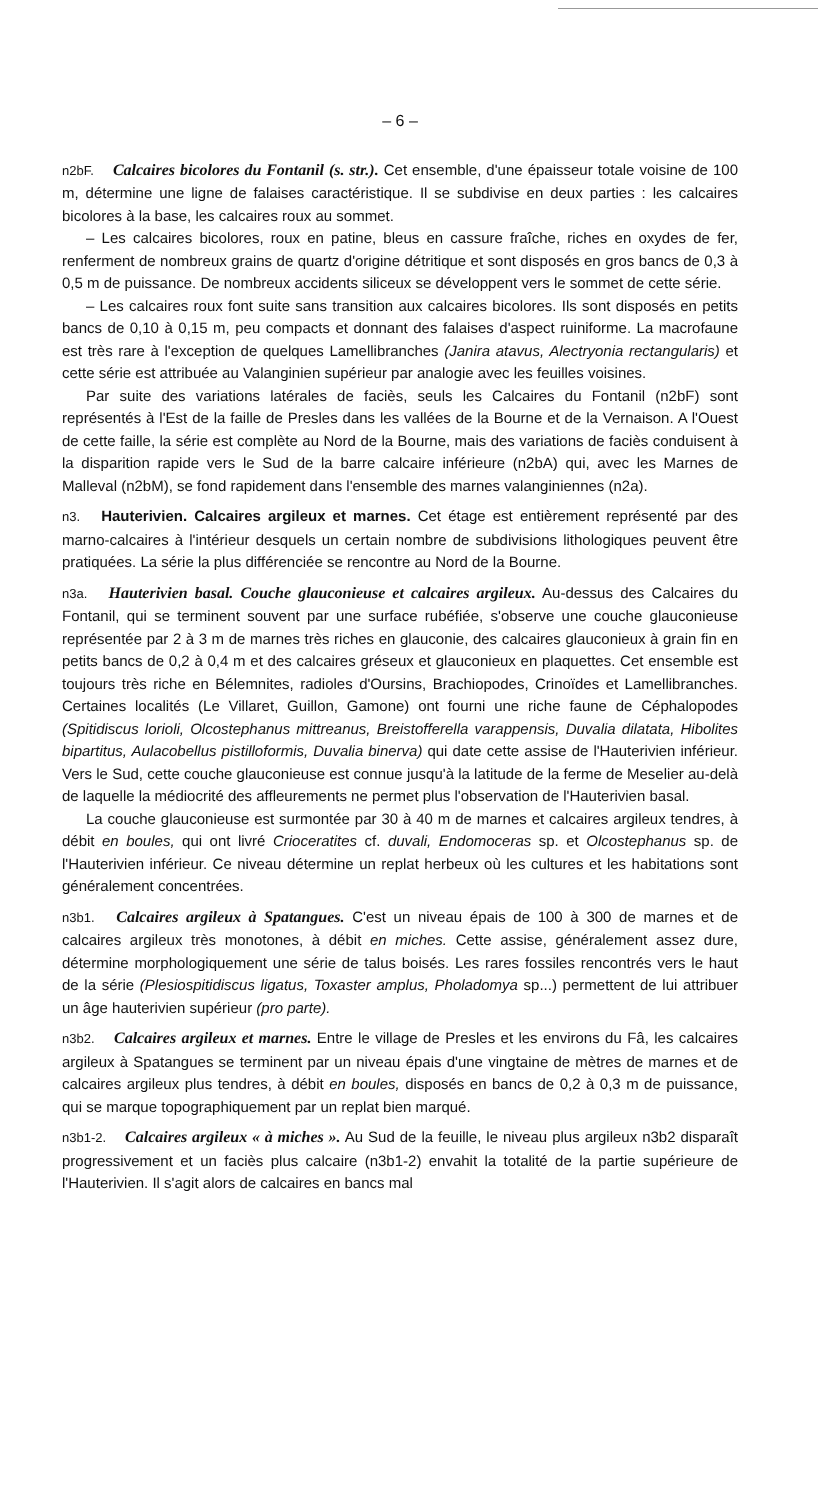– 6 –
n2bF. Calcaires bicolores du Fontanil (s. str.). Cet ensemble, d'une épaisseur totale voisine de 100 m, détermine une ligne de falaises caractéristique. Il se subdivise en deux parties : les calcaires bicolores à la base, les calcaires roux au sommet.
– Les calcaires bicolores, roux en patine, bleus en cassure fraîche, riches en oxydes de fer, renferment de nombreux grains de quartz d'origine détritique et sont disposés en gros bancs de 0,3 à 0,5 m de puissance. De nombreux accidents siliceux se développent vers le sommet de cette série.
– Les calcaires roux font suite sans transition aux calcaires bicolores. Ils sont disposés en petits bancs de 0,10 à 0,15 m, peu compacts et donnant des falaises d'aspect ruiniforme. La macrofaune est très rare à l'exception de quelques Lamellibranches (Janira atavus, Alectryonia rectangularis) et cette série est attribuée au Valanginien supérieur par analogie avec les feuilles voisines.
Par suite des variations latérales de faciès, seuls les Calcaires du Fontanil (n2bF) sont représentés à l'Est de la faille de Presles dans les vallées de la Bourne et de la Vernaison. A l'Ouest de cette faille, la série est complète au Nord de la Bourne, mais des variations de faciès conduisent à la disparition rapide vers le Sud de la barre calcaire inférieure (n2bA) qui, avec les Marnes de Malleval (n2bM), se fond rapidement dans l'ensemble des marnes valanginiennes (n2a).
n3. Hauterivien. Calcaires argileux et marnes. Cet étage est entièrement représenté par des marno-calcaires à l'intérieur desquels un certain nombre de subdivisions lithologiques peuvent être pratiquées. La série la plus différenciée se rencontre au Nord de la Bourne.
n3a. Hauterivien basal. Couche glauconieuse et calcaires argileux. Au-dessus des Calcaires du Fontanil, qui se terminent souvent par une surface rubéfiée, s'observe une couche glauconieuse représentée par 2 à 3 m de marnes très riches en glauconie, des calcaires glauconieux à grain fin en petits bancs de 0,2 à 0,4 m et des calcaires gréseux et glauconieux en plaquettes. Cet ensemble est toujours très riche en Bélemnites, radioles d'Oursins, Brachiopodes, Crinoïdes et Lamellibranches. Certaines localités (Le Villaret, Guillon, Gamone) ont fourni une riche faune de Céphalopodes (Spitidiscus lorioli, Olcostephanus mittreanus, Breistofferella varappensis, Duvalia dilatata, Hibolites bipartitus, Aulacobellus pistilloformis, Duvalia binerva) qui date cette assise de l'Hauterivien inférieur. Vers le Sud, cette couche glauconieuse est connue jusqu'à la latitude de la ferme de Meselier au-delà de laquelle la médiocrité des affleurements ne permet plus l'observation de l'Hauterivien basal.
La couche glauconieuse est surmontée par 30 à 40 m de marnes et calcaires argileux tendres, à débit en boules, qui ont livré Crioceratites cf. duvali, Endomoceras sp. et Olcostephanus sp. de l'Hauterivien inférieur. Ce niveau détermine un replat herbeux où les cultures et les habitations sont généralement concentrées.
n3b1. Calcaires argileux à Spatangues. C'est un niveau épais de 100 à 300 de marnes et de calcaires argileux très monotones, à débit en miches. Cette assise, généralement assez dure, détermine morphologiquement une série de talus boisés. Les rares fossiles rencontrés vers le haut de la série (Plesiospitidiscus ligatus, Toxaster amplus, Pholadomya sp...) permettent de lui attribuer un âge hauterivien supérieur (pro parte).
n3b2. Calcaires argileux et marnes. Entre le village de Presles et les environs du Fâ, les calcaires argileux à Spatangues se terminent par un niveau épais d'une vingtaine de mètres de marnes et de calcaires argileux plus tendres, à débit en boules, disposés en bancs de 0,2 à 0,3 m de puissance, qui se marque topographiquement par un replat bien marqué.
n3b1-2. Calcaires argileux « à miches ». Au Sud de la feuille, le niveau plus argileux n3b2 disparaît progressivement et un faciès plus calcaire (n3b1-2) envahit la totalité de la partie supérieure de l'Hauterivien. Il s'agit alors de calcaires en bancs mal